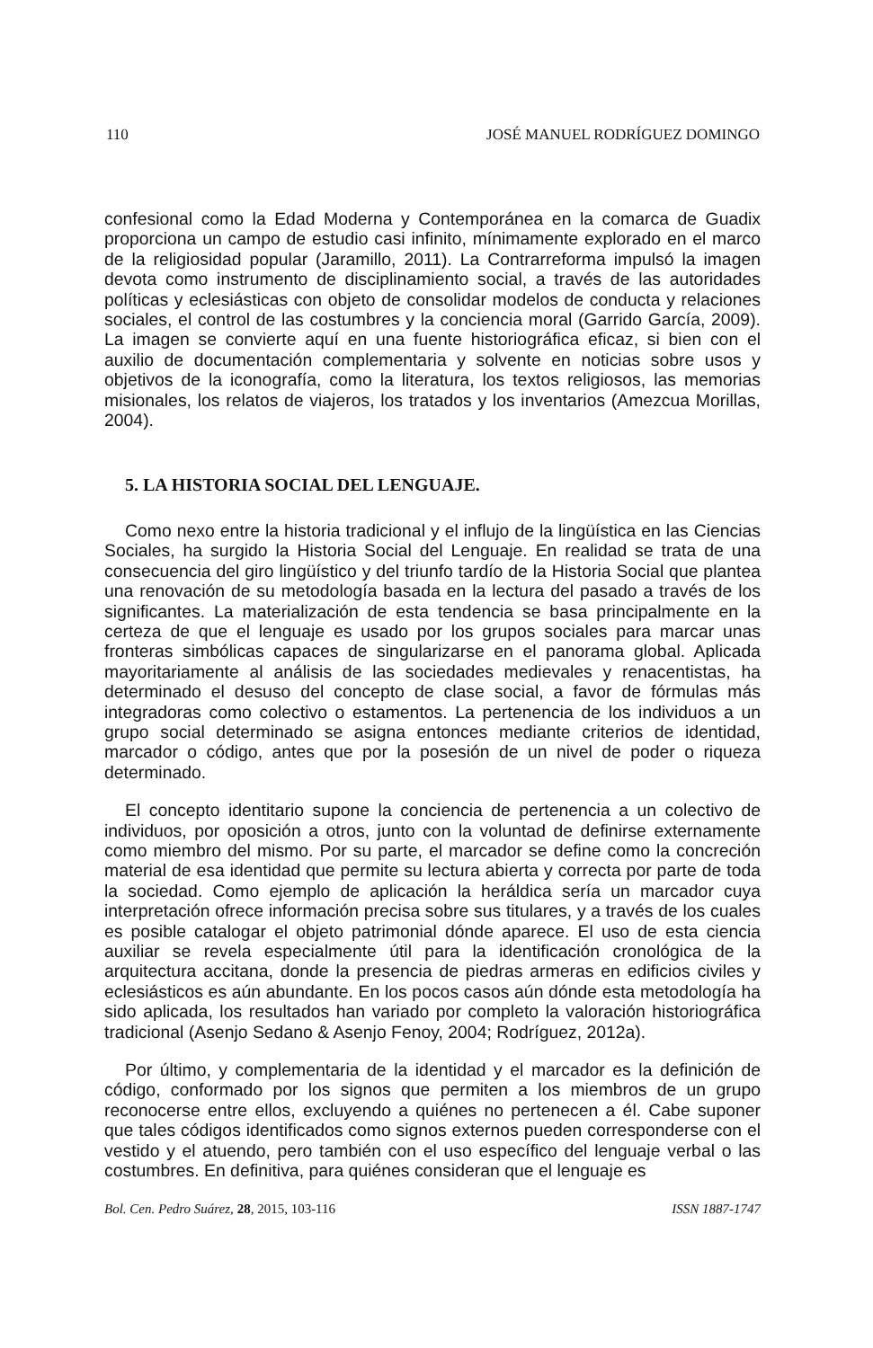110 JOSÉ MANUEL RODRÍGUEZ DOMINGO
confesional como la Edad Moderna y Contemporánea en la comarca de Guadix proporciona un campo de estudio casi infinito, mínimamente explorado en el marco de la religiosidad popular (Jaramillo, 2011). La Contrarreforma impulsó la imagen devota como instrumento de disciplinamiento social, a través de las autoridades políticas y eclesiásticas con objeto de consolidar modelos de conducta y relaciones sociales, el control de las costumbres y la conciencia moral (Garrido García, 2009). La imagen se convierte aquí en una fuente historiográfica eficaz, si bien con el auxilio de documentación complementaria y solvente en noticias sobre usos y objetivos de la iconografía, como la literatura, los textos religiosos, las memorias misionales, los relatos de viajeros, los tratados y los inventarios (Amezcua Morillas, 2004).
5. LA HISTORIA SOCIAL DEL LENGUAJE.
Como nexo entre la historia tradicional y el influjo de la lingüística en las Ciencias Sociales, ha surgido la Historia Social del Lenguaje. En realidad se trata de una consecuencia del giro lingüístico y del triunfo tardío de la Historia Social que plantea una renovación de su metodología basada en la lectura del pasado a través de los significantes. La materialización de esta tendencia se basa principalmente en la certeza de que el lenguaje es usado por los grupos sociales para marcar unas fronteras simbólicas capaces de singularizarse en el panorama global. Aplicada mayoritariamente al análisis de las sociedades medievales y renacentistas, ha determinado el desuso del concepto de clase social, a favor de fórmulas más integradoras como colectivo o estamentos. La pertenencia de los individuos a un grupo social determinado se asigna entonces mediante criterios de identidad, marcador o código, antes que por la posesión de un nivel de poder o riqueza determinado.
El concepto identitario supone la conciencia de pertenencia a un colectivo de individuos, por oposición a otros, junto con la voluntad de definirse externamente como miembro del mismo. Por su parte, el marcador se define como la concreción material de esa identidad que permite su lectura abierta y correcta por parte de toda la sociedad. Como ejemplo de aplicación la heráldica sería un marcador cuya interpretación ofrece información precisa sobre sus titulares, y a través de los cuales es posible catalogar el objeto patrimonial dónde aparece. El uso de esta ciencia auxiliar se revela especialmente útil para la identificación cronológica de la arquitectura accitana, donde la presencia de piedras armeras en edificios civiles y eclesiásticos es aún abundante. En los pocos casos aún dónde esta metodología ha sido aplicada, los resultados han variado por completo la valoración historiográfica tradicional (Asenjo Sedano & Asenjo Fenoy, 2004; Rodríguez, 2012a).
Por último, y complementaria de la identidad y el marcador es la definición de código, conformado por los signos que permiten a los miembros de un grupo reconocerse entre ellos, excluyendo a quiénes no pertenecen a él. Cabe suponer que tales códigos identificados como signos externos pueden corresponderse con el vestido y el atuendo, pero también con el uso específico del lenguaje verbal o las costumbres. En definitiva, para quiénes consideran que el lenguaje es
Bol. Cen. Pedro Suárez, 28, 2015, 103-116 ISSN 1887-1747